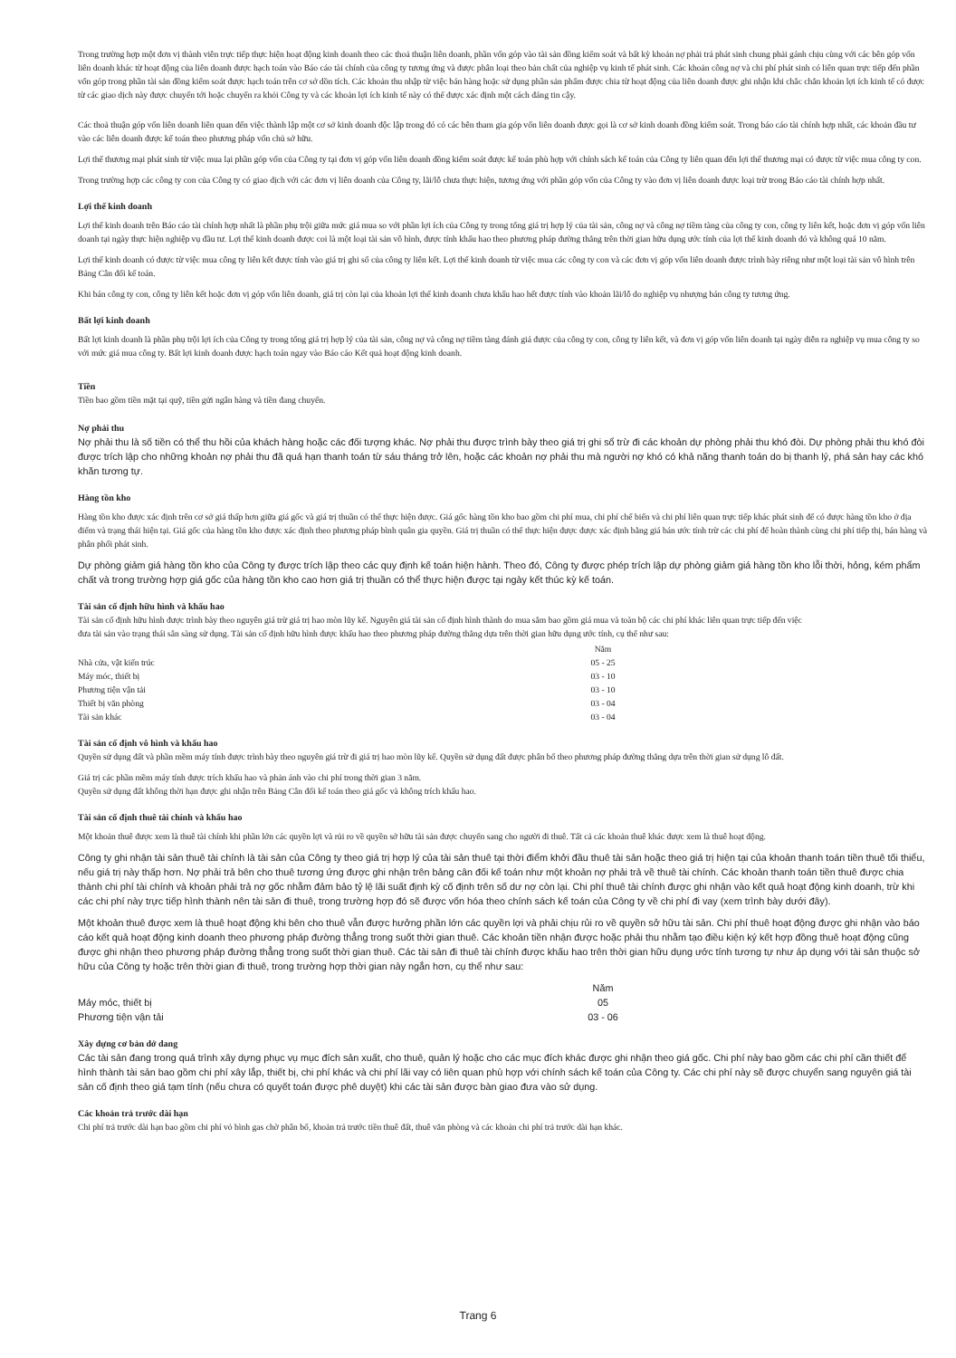Trong trường hợp một đơn vị thành viên trực tiếp thực hiện hoạt động kinh doanh theo các thoả thuận liên doanh, phần vốn góp vào tài sản đồng kiểm soát và bất kỳ khoản nợ phải trả phát sinh chung phải gánh chịu cùng với các bên góp vốn liên doanh khác từ hoạt động của liên doanh được hạch toán vào Báo cáo tài chính của công ty tương ứng và được phân loại theo bản chất của nghiệp vụ kinh tế phát sinh. Các khoản công nợ và chi phí phát sinh có liên quan trực tiếp đến phần vốn góp trong phần tài sản đồng kiểm soát được hạch toán trên cơ sở dồn tích. Các khoản thu nhập từ việc bán hàng hoặc sử dụng phần sản phẩm được chia từ hoạt động của liên doanh được ghi nhận khi chắc chắn khoản lợi ích kinh tế có được từ các giao dịch này được chuyển tới hoặc chuyển ra khỏi Công ty và các khoản lợi ích kinh tế này có thể được xác định một cách đáng tin cậy.
Các thoả thuận góp vốn liên doanh liên quan đến việc thành lập một cơ sở kinh doanh độc lập trong đó có các bên tham gia góp vốn liên doanh được gọi là cơ sở kinh doanh đồng kiểm soát. Trong báo cáo tài chính hợp nhất, các khoản đầu tư vào các liên doanh được kế toán theo phương pháp vốn chủ sở hữu.
Lợi thế thương mại phát sinh từ việc mua lại phần góp vốn của Công ty tại đơn vị góp vốn liên doanh đồng kiểm soát được kế toán phù hợp với chính sách kế toán của Công ty liên quan đến lợi thế thương mại có được từ việc mua công ty con.
Trong trường hợp các công ty con của Công ty có giao dịch với các đơn vị liên doanh của Công ty, lãi/lỗ chưa thực hiện, tương ứng với phần góp vốn của Công ty vào đơn vị liên doanh được loại trừ trong Báo cáo tài chính hợp nhất.
Lợi thế kinh doanh
Lợi thế kinh doanh trên Báo cáo tài chính hợp nhất là phần phụ trội giữa mức giá mua so với phần lợi ích của Công ty trong tổng giá trị hợp lý của tài sản, công nợ và công nợ tiềm tàng của công ty con, công ty liên kết, hoặc đơn vị góp vốn liên doanh tại ngày thực hiện nghiệp vụ đầu tư. Lợi thế kinh doanh được coi là một loại tài sản vô hình, được tính khấu hao theo phương pháp đường thẳng trên thời gian hữu dụng ước tính của lợi thế kinh doanh đó và không quá 10 năm.
Lợi thế kinh doanh có được từ việc mua công ty liên kết được tính vào giá trị ghi sổ của công ty liên kết. Lợi thế kinh doanh từ việc mua các công ty con và các đơn vị góp vốn liên doanh được trình bày riêng như một loại tài sản vô hình trên Bảng Cân đối kế toán.
Khi bán công ty con, công ty liên kết hoặc đơn vị góp vốn liên doanh, giá trị còn lại của khoản lợi thế kinh doanh chưa khấu hao hết được tính vào khoản lãi/lỗ do nghiệp vụ nhượng bán công ty tương ứng.
Bất lợi kinh doanh
Bất lợi kinh doanh là phần phụ trội lợi ích của Công ty trong tổng giá trị hợp lý của tài sản, công nợ và công nợ tiềm tàng đánh giá được của công ty con, công ty liên kết, và đơn vị góp vốn liên doanh tại ngày diễn ra nghiệp vụ mua công ty so với mức giá mua công ty. Bất lợi kinh doanh được hạch toán ngay vào Báo cáo Kết quả hoạt động kinh doanh.
Tiền
Tiền bao gồm tiền mặt tại quỹ, tiền gửi ngân hàng và tiền đang chuyển.
Nợ phải thu
Nợ phải thu là số tiền có thể thu hồi của khách hàng hoặc các đối tượng khác. Nợ phải thu được trình bày theo giá trị ghi sổ trừ đi các khoản dự phòng phải thu khó đòi. Dự phòng phải thu khó đòi được trích lập cho những khoản nợ phải thu đã quá hạn thanh toán từ sáu tháng trở lên, hoặc các khoản nợ phải thu mà người nợ khó có khả năng thanh toán do bị thanh lý, phá sản hay các khó khăn tương tự.
Hàng tồn kho
Hàng tồn kho được xác định trên cơ sở giá thấp hơn giữa giá gốc và giá trị thuần có thể thực hiện được. Giá gốc hàng tồn kho bao gồm chi phí mua, chi phí chế biến và chi phí liên quan trực tiếp khác phát sinh để có được hàng tồn kho ở địa điểm và trạng thái hiện tại. Giá gốc của hàng tồn kho được xác định theo phương pháp bình quân gia quyền. Giá trị thuần có thể thực hiện được được xác định bằng giá bán ước tính trừ các chi phí để hoàn thành cùng chi phí tiếp thị, bán hàng và phân phối phát sinh.
Dự phòng giảm giá hàng tồn kho của Công ty được trích lập theo các quy định kế toán hiện hành. Theo đó, Công ty được phép trích lập dự phòng giảm giá hàng tồn kho lỗi thời, hỏng, kém phẩm chất và trong trường hợp giá gốc của hàng tồn kho cao hơn giá trị thuần có thể thực hiện được tại ngày kết thúc kỳ kế toán.
Tài sản cố định hữu hình và khấu hao
Tài sản cố định hữu hình được trình bày theo nguyên giá trừ giá trị hao mòn lũy kế. Nguyên giá tài sản cố định hình thành do mua sắm bao gồm giá mua và toàn bộ các chi phí khác liên quan trực tiếp đến việc đưa tài sản vào trạng thái sẵn sàng sử dụng. Tài sản cố định hữu hình được khấu hao theo phương pháp đường thẳng dựa trên thời gian hữu dụng ước tính, cụ thể như sau:
| | Năm |
| --- | --- |
| Nhà cửa, vật kiến trúc | 05 - 25 |
| Máy móc, thiết bị | 03 - 10 |
| Phương tiện vận tải | 03 - 10 |
| Thiết bị văn phòng | 03 - 04 |
| Tài sản khác | 03 - 04 |
Tài sản cố định vô hình và khấu hao
Quyền sử dụng đất và phần mềm máy tính được trình bày theo nguyên giá trừ đi giá trị hao mòn lũy kế. Quyền sử dụng đất được phân bổ theo phương pháp đường thẳng dựa trên thời gian sử dụng lô đất.
Giá trị các phần mềm máy tính được trích khấu hao và phản ánh vào chi phí trong thời gian 3 năm.
Quyền sử dụng đất không thời hạn được ghi nhận trên Bảng Cân đối kế toán theo giá gốc và không trích khấu hao.
Tài sản cố định thuê tài chính và khấu hao
Một khoản thuê được xem là thuê tài chính khi phần lớn các quyền lợi và rủi ro về quyền sở hữu tài sản được chuyển sang cho người đi thuê. Tất cả các khoản thuê khác được xem là thuê hoạt động.
Công ty ghi nhận tài sản thuê tài chính là tài sản của Công ty theo giá trị hợp lý của tài sản thuê tại thời điểm khởi đầu thuê tài sản hoặc theo giá trị hiện tại của khoản thanh toán tiền thuê tối thiểu, nếu giá trị này thấp hơn. Nợ phải trả bên cho thuê tương ứng được ghi nhận trên bảng cân đối kế toán như một khoản nợ phải trả về thuê tài chính. Các khoản thanh toán tiền thuê được chia thành chi phí tài chính và khoản phải trả nợ gốc nhằm đảm bảo tỷ lệ lãi suất định kỳ cố định trên số dư nợ còn lại. Chi phí thuê tài chính được ghi nhận vào kết quả hoạt động kinh doanh, trừ khi các chi phí này trực tiếp hình thành nên tài sản đi thuê, trong trường hợp đó sẽ được vốn hóa theo chính sách kế toán của Công ty về chi phí đi vay (xem trình bày dưới đây).
Một khoản thuê được xem là thuê hoạt động khi bên cho thuê vẫn được hưởng phần lớn các quyền lợi và phải chịu rủi ro về quyền sở hữu tài sản. Chi phí thuê hoạt động được ghi nhận vào báo cáo kết quả hoạt động kinh doanh theo phương pháp đường thẳng trong suốt thời gian thuê. Các khoản tiền nhận được hoặc phải thu nhằm tạo điều kiện ký kết hợp đồng thuê hoạt động cũng được ghi nhận theo phương pháp đường thẳng trong suốt thời gian thuê. Các tài sản đi thuê tài chính được khấu hao trên thời gian hữu dụng ước tính tương tự như áp dụng với tài sản thuộc sở hữu của Công ty hoặc trên thời gian đi thuê, trong trường hợp thời gian này ngắn hơn, cụ thể như sau:
| | Năm |
| --- | --- |
| Máy móc, thiết bị | 05 |
| Phương tiện vận tải | 03 - 06 |
Xây dựng cơ bản dở dang
Các tài sản đang trong quá trình xây dựng phục vụ mục đích sản xuất, cho thuê, quản lý hoặc cho các mục đích khác được ghi nhận theo giá gốc. Chi phí này bao gồm các chi phí cần thiết để hình thành tài sản bao gồm chi phí xây lắp, thiết bị, chi phí khác và chi phí lãi vay có liên quan phù hợp với chính sách kế toán của Công ty. Các chi phí này sẽ được chuyển sang nguyên giá tài sản cố định theo giá tạm tính (nếu chưa có quyết toán được phê duyệt) khi các tài sản được bàn giao đưa vào sử dụng.
Các khoản trả trước dài hạn
Chi phí trả trước dài hạn bao gồm chi phí vỏ bình gas chờ phân bổ, khoản trả trước tiền thuê đất, thuê văn phòng và các khoản chi phí trả trước dài hạn khác.
Trang 6